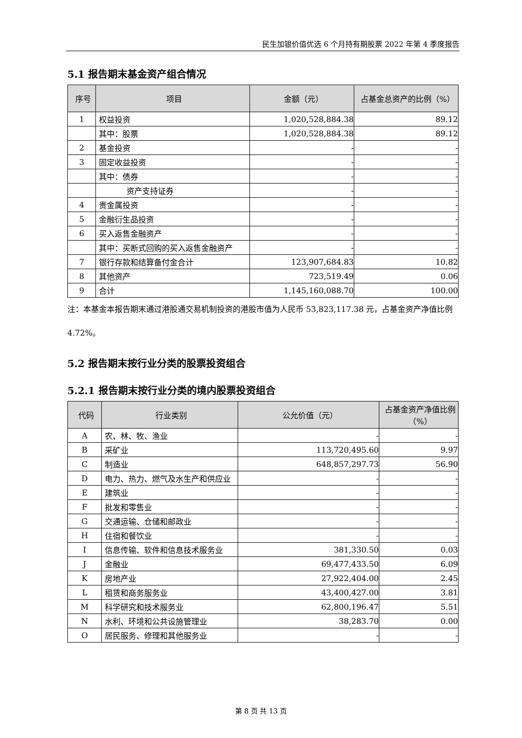民生加银价值优选 6 个月持有期股票 2022 年第 4 季度报告
5.1 报告期末基金资产组合情况
| 序号 | 项目 | 金额（元） | 占基金总资产的比例（%） |
| --- | --- | --- | --- |
| 1 | 权益投资 | 1,020,528,884.38 | 89.12 |
| | 其中：股票 | 1,020,528,884.38 | 89.12 |
| 2 | 基金投资 | - | - |
| 3 | 固定收益投资 | - | - |
| | 其中：债券 | - | - |
| | 资产支持证券 | - | - |
| 4 | 贵金属投资 | - | - |
| 5 | 金融衍生品投资 | - | - |
| 6 | 买入返售金融资产 | - | - |
| | 其中：买断式回购的买入返售金融资产 | - | - |
| 7 | 银行存款和结算备付金合计 | 123,907,684.83 | 10.82 |
| 8 | 其他资产 | 723,519.49 | 0.06 |
| 9 | 合计 | 1,145,160,088.70 | 100.00 |
注：本基金本报告期末通过港股通交易机制投资的港股市值为人民币 53,823,117.38 元，占基金资产净值比例 4.72%。
5.2 报告期末按行业分类的股票投资组合
5.2.1 报告期末按行业分类的境内股票投资组合
| 代码 | 行业类别 | 公允价值（元） | 占基金资产净值比例（%） |
| --- | --- | --- | --- |
| A | 农、林、牧、渔业 | - | - |
| B | 采矿业 | 113,720,495.60 | 9.97 |
| C | 制造业 | 648,857,297.73 | 56.90 |
| D | 电力、热力、燃气及水生产和供应业 | - | - |
| E | 建筑业 | - | - |
| F | 批发和零售业 | - | - |
| G | 交通运输、仓储和邮政业 | - | - |
| H | 住宿和餐饮业 | - | - |
| I | 信息传输、软件和信息技术服务业 | 381,330.50 | 0.03 |
| J | 金融业 | 69,477,433.50 | 6.09 |
| K | 房地产业 | 27,922,404.00 | 2.45 |
| L | 租赁和商务服务业 | 43,400,427.00 | 3.81 |
| M | 科学研究和技术服务业 | 62,800,196.47 | 5.51 |
| N | 水利、环境和公共设施管理业 | 38,283.70 | 0.00 |
| O | 居民服务、修理和其他服务业 | - | - |
第 8 页 共 13 页